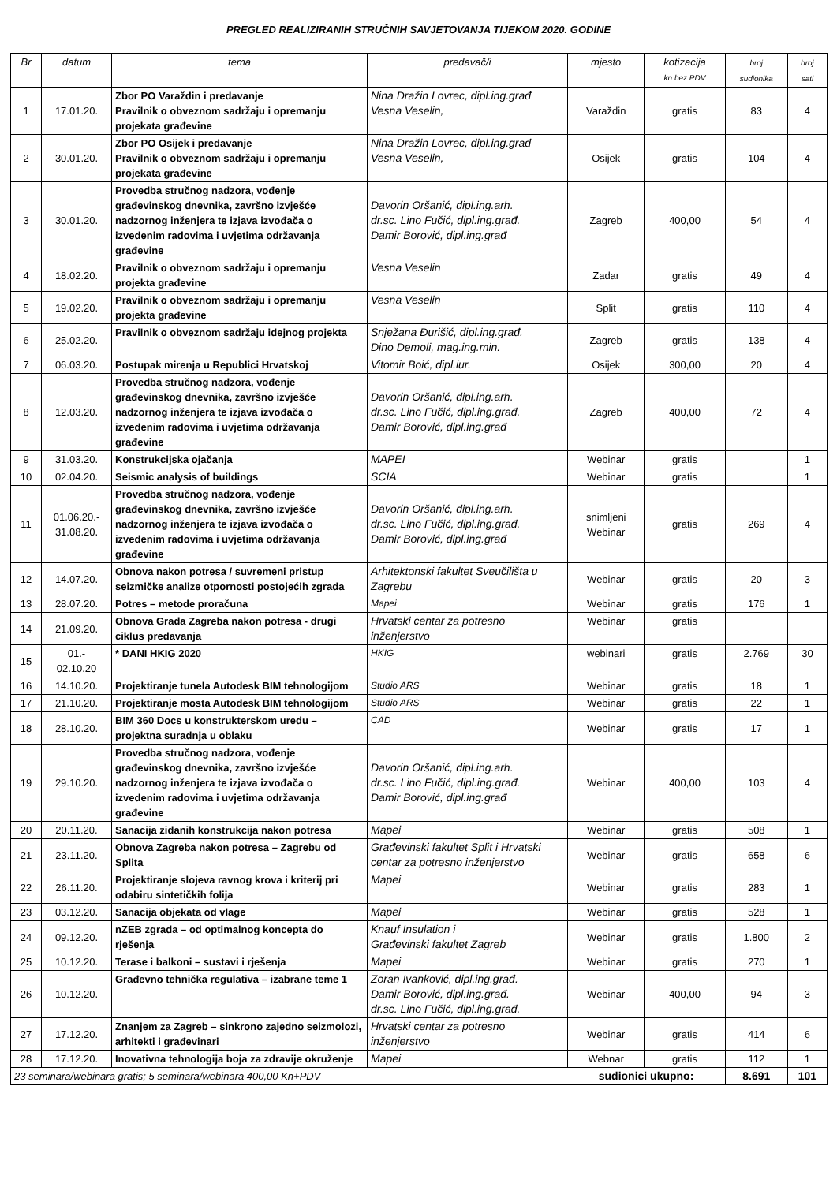PREGLED REALIZIRANIH STRUČNIH SAVJETOVANJA TIJEKOM 2020. GODINE
| Br | datum | tema | predavač/i | mjesto | kotizacija kn bez PDV | broj sudionika | broj sati |
| --- | --- | --- | --- | --- | --- | --- | --- |
| 1 | 17.01.20. | Zbor PO Varaždin i predavanje Pravilnik o obveznom sadržaju i opremanju projekata građevine | Nina Dražin Lovrec, dipl.ing.građ Vesna Veselin, | Varaždin | gratis | 83 | 4 |
| 2 | 30.01.20. | Zbor PO Osijek i predavanje Pravilnik o obveznom sadržaju i opremanju projekata građevine | Nina Dražin Lovrec, dipl.ing.građ Vesna Veselin, | Osijek | gratis | 104 | 4 |
| 3 | 30.01.20. | Provedba stručnog nadzora, vođenje građevinskog dnevnika, završno izvješće nadzornog inženjera te izjava izvođača o izvedenim radovima i uvjetima održavanja građevine | Davorin Oršanić, dipl.ing.arh. dr.sc. Lino Fučić, dipl.ing.građ. Damir Borović, dipl.ing.građ | Zagreb | 400,00 | 54 | 4 |
| 4 | 18.02.20. | Pravilnik o obveznom sadržaju i opremanju projekta građevine | Vesna Veselin | Zadar | gratis | 49 | 4 |
| 5 | 19.02.20. | Pravilnik o obveznom sadržaju i opremanju projekta građevine | Vesna Veselin | Split | gratis | 110 | 4 |
| 6 | 25.02.20. | Pravilnik o obveznom sadržaju idejnog projekta | Snježana Đurišić, dipl.ing.građ. Dino Demoli, mag.ing.min. | Zagreb | gratis | 138 | 4 |
| 7 | 06.03.20. | Postupak mirenja u Republici Hrvatskoj | Vitomir Boić, dipl.iur. | Osijek | 300,00 | 20 | 4 |
| 8 | 12.03.20. | Provedba stručnog nadzora, vođenje građevinskog dnevnika, završno izvješće nadzornog inženjera te izjava izvođača o izvedenim radovima i uvjetima održavanja građevine | Davorin Oršanić, dipl.ing.arh. dr.sc. Lino Fučić, dipl.ing.građ. Damir Borović, dipl.ing.građ | Zagreb | 400,00 | 72 | 4 |
| 9 | 31.03.20. | Konstrukcijska ojačanja | MAPEI | Webinar | gratis | | 1 |
| 10 | 02.04.20. | Seismic analysis of buildings | SCIA | Webinar | gratis | | 1 |
| 11 | 01.06.20.- 31.08.20. | Provedba stručnog nadzora, vođenje građevinskog dnevnika, završno izvješće nadzornog inženjera te izjava izvođača o izvedenim radovima i uvjetima održavanja građevine | Davorin Oršanić, dipl.ing.arh. dr.sc. Lino Fučić, dipl.ing.građ. Damir Borović, dipl.ing.građ | snimljeni Webinar | gratis | 269 | 4 |
| 12 | 14.07.20. | Obnova nakon potresa / suvremeni pristup seizmičke analize otpornosti postojećih zgrada | Arhitektonski fakultet Sveučilišta u Zagrebu | Webinar | gratis | 20 | 3 |
| 13 | 28.07.20. | Potres – metode proračuna | Mapei | Webinar | gratis | 176 | 1 |
| 14 | 21.09.20. | Obnova Grada Zagreba nakon potresa - drugi ciklus predavanja | Hrvatski centar za potresno inženjerstvo | Webinar | gratis | | |
| 15 | 01.- 02.10.20 | * DANI HKIG 2020 | HKIG | webinari | gratis | 2.769 | 30 |
| 16 | 14.10.20. | Projektiranje tunela Autodesk BIM tehnologijom | Studio ARS | Webinar | gratis | 18 | 1 |
| 17 | 21.10.20. | Projektiranje mosta Autodesk BIM tehnologijom | Studio ARS | Webinar | gratis | 22 | 1 |
| 18 | 28.10.20. | BIM 360 Docs u konstrukterskom uredu – projektna suradnja u oblaku | CAD | Webinar | gratis | 17 | 1 |
| 19 | 29.10.20. | Provedba stručnog nadzora, vođenje građevinskog dnevnika, završno izvješće nadzornog inženjera te izjava izvođača o izvedenim radovima i uvjetima održavanja građevine | Davorin Oršanić, dipl.ing.arh. dr.sc. Lino Fučić, dipl.ing.građ. Damir Borović, dipl.ing.građ | Webinar | 400,00 | 103 | 4 |
| 20 | 20.11.20. | Sanacija zidanih konstrukcija nakon potresa | Mapei | Webinar | gratis | 508 | 1 |
| 21 | 23.11.20. | Obnova Zagreba nakon potresa – Zagrebu od Splita | Građevinski fakultet Split i Hrvatski centar za potresno inženjerstvo | Webinar | gratis | 658 | 6 |
| 22 | 26.11.20. | Projektiranje slojeva ravnog krova i kriterij pri odabiru sintetičkih folija | Mapei | Webinar | gratis | 283 | 1 |
| 23 | 03.12.20. | Sanacija objekata od vlage | Mapei | Webinar | gratis | 528 | 1 |
| 24 | 09.12.20. | nZEB zgrada – od optimalnog koncepta do rješenja | Knauf Insulation i Građevinski fakultet Zagreb | Webinar | gratis | 1.800 | 2 |
| 25 | 10.12.20. | Terase i balkoni – sustavi i rješenja | Mapei | Webinar | gratis | 270 | 1 |
| 26 | 10.12.20. | Građevno tehnička regulativa – izabrane teme 1 | Zoran Ivanković, dipl.ing.građ. Damir Borović, dipl.ing.građ. dr.sc. Lino Fučić, dipl.ing.građ. | Webinar | 400,00 | 94 | 3 |
| 27 | 17.12.20. | Znanjem za Zagreb – sinkrono zajedno seizmolozi, arhitekti i građevinari | Hrvatski centar za potresno inženjerstvo | Webinar | gratis | 414 | 6 |
| 28 | 17.12.20. | Inovativna tehnologija boja za zdravije okruženje | Mapei | Webnar | gratis | 112 | 1 |
| 23 seminara/webinara gratis; 5 seminara/webinara 400,00 Kn+PDV | | | | sudionici ukupno: | | 8.691 | 101 |